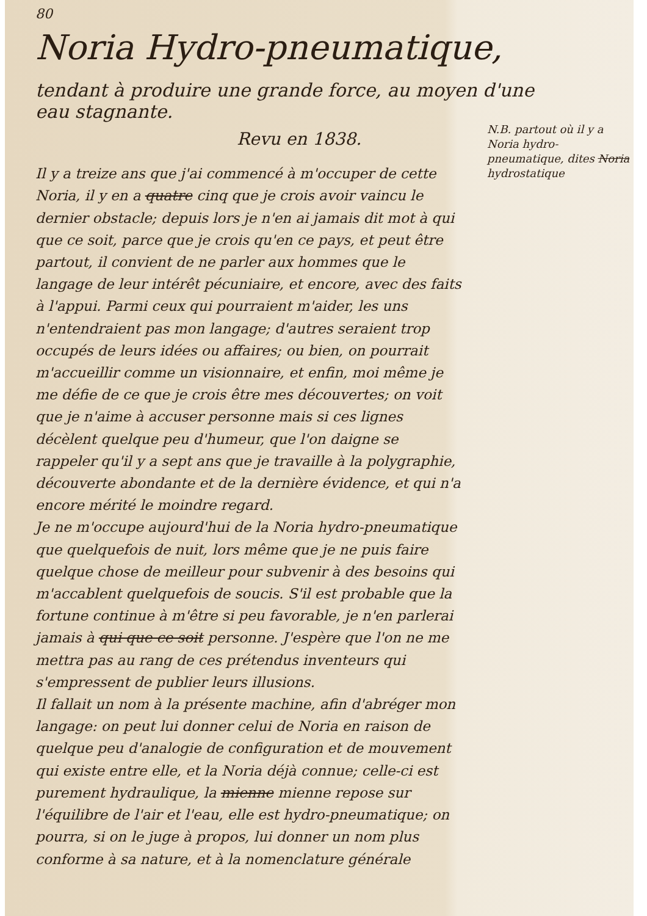80
Noria Hydro-pneumatique,
tendant à produire une grande force, au moyen d'une eau stagnante.
Revu en 1838.
Il y a treize ans que j'ai commencé à m'occuper de cette Noria, il y en a quatre cinq que je crois avoir vaincu le dernier obstacle; depuis lors je n'en ai jamais dit mot à qui que ce soit, parce que je crois qu'en ce pays, et peut être partout, il convient de ne parler aux hommes que le langage de leur intérêt pécuniaire, et encore, avec des faits à l'appui. Parmi ceux qui pourraient m'aider, les uns n'entendraient pas mon langage; d'autres seraient trop occupés de leurs idées ou affaires; ou bien, on pourrait m'accueillir comme un visionnaire, et enfin, moi même je me défie de ce que je crois être mes découvertes; on voit que je n'aime à accuser personne mais si ces lignes décèlent quelque peu d'humeur, que l'on daigne se rappeler qu'il y a sept ans que je travaille à la polygraphie, découverte abondante et de la dernière évidence, et qui n'a encore mérité le moindre regard.
Je ne m'occupe aujourd'hui de la Noria hydro-pneumatique que quelquefois de nuit, lors même que je ne puis faire quelque chose de meilleur pour subvenir à des besoins qui m'accablent quelquefois de soucis. S'il est probable que la fortune continue à m'être si peu favorable, je n'en parlerai jamais à qui que ce soit personne. J'espère que l'on ne me mettra pas au rang de ces prétendus inventeurs qui s'empressent de publier leurs illusions.
Il fallait un nom à la présente machine, afin d'abréger mon langage: on peut lui donner celui de Noria en raison de quelque peu d'analogie de configuration et de mouvement qui existe entre elle, et la Noria déjà connue; celle-ci est purement hydraulique, la mienne mienne repose sur l'équilibre de l'air et l'eau, elle est hydro-pneumatique; on pourra, si on le juge à propos, lui donner un nom plus conforme à sa nature, et à la nomenclature générale
N.B. partout où il y a Noria hydro-pneumatique, dites Noria hydrostatique